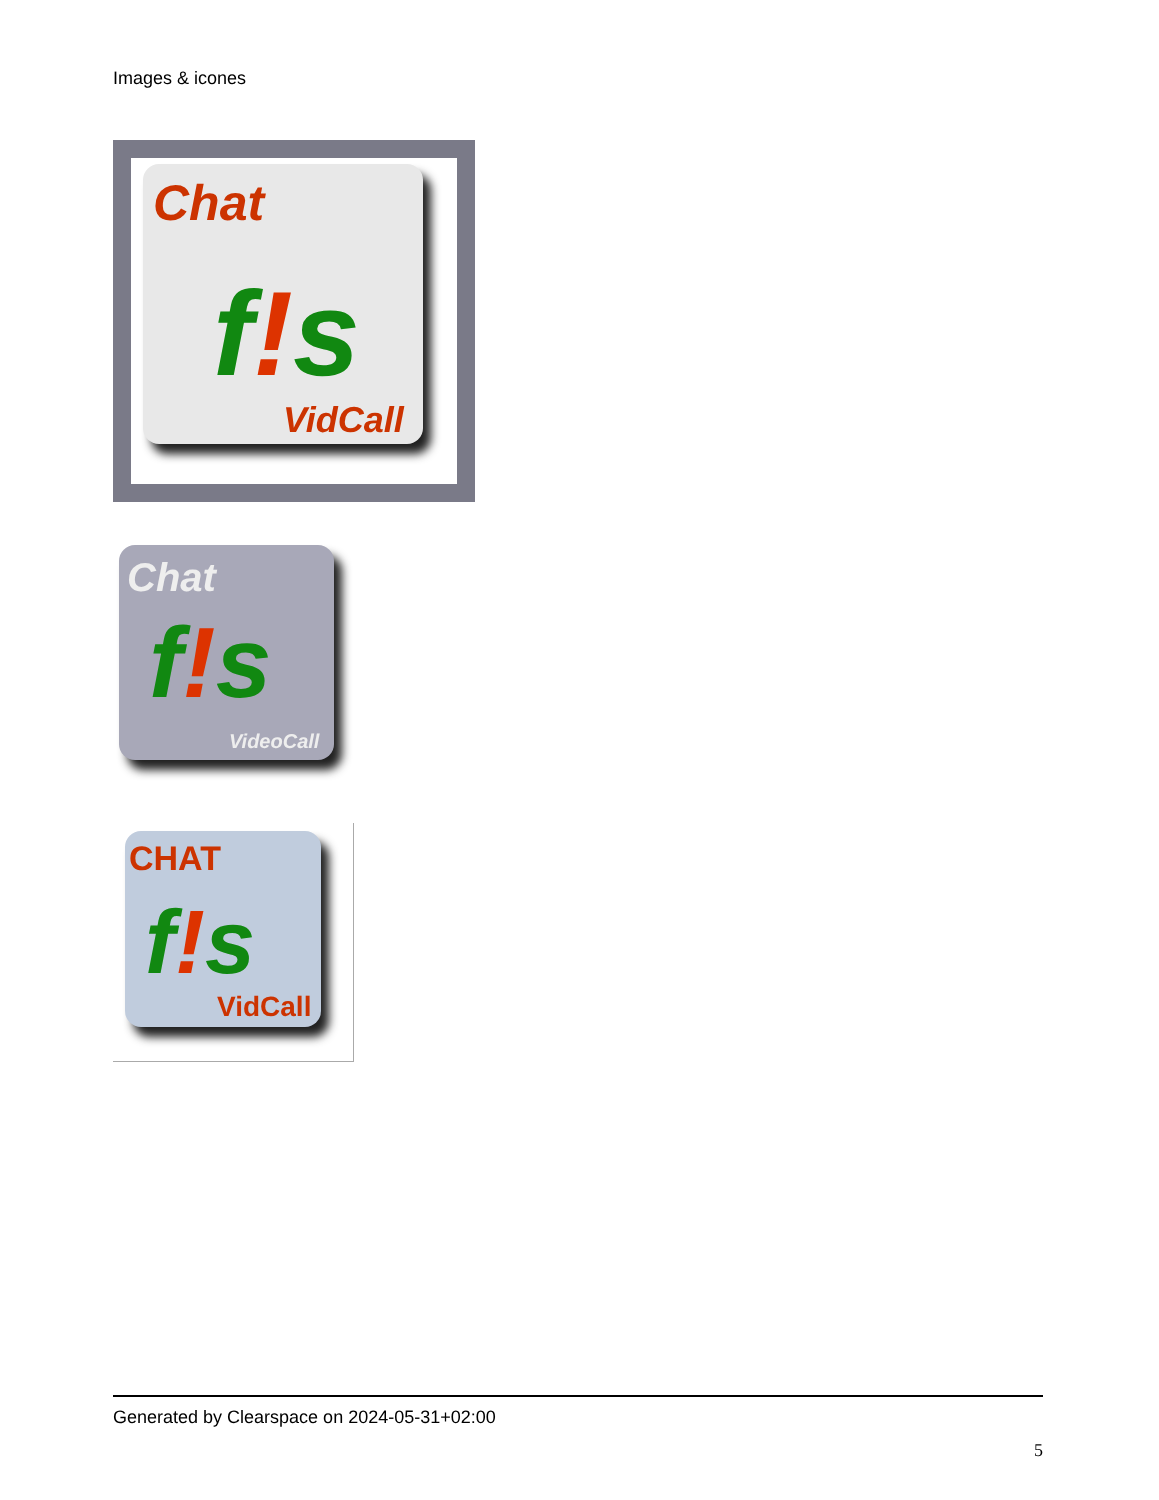Images & icones
Chat
f!s
VidCall
Chat
f!s
VideoCall
CHAT
f!s
VidCall
Generated by Clearspace on 2024-05-31+02:00
5